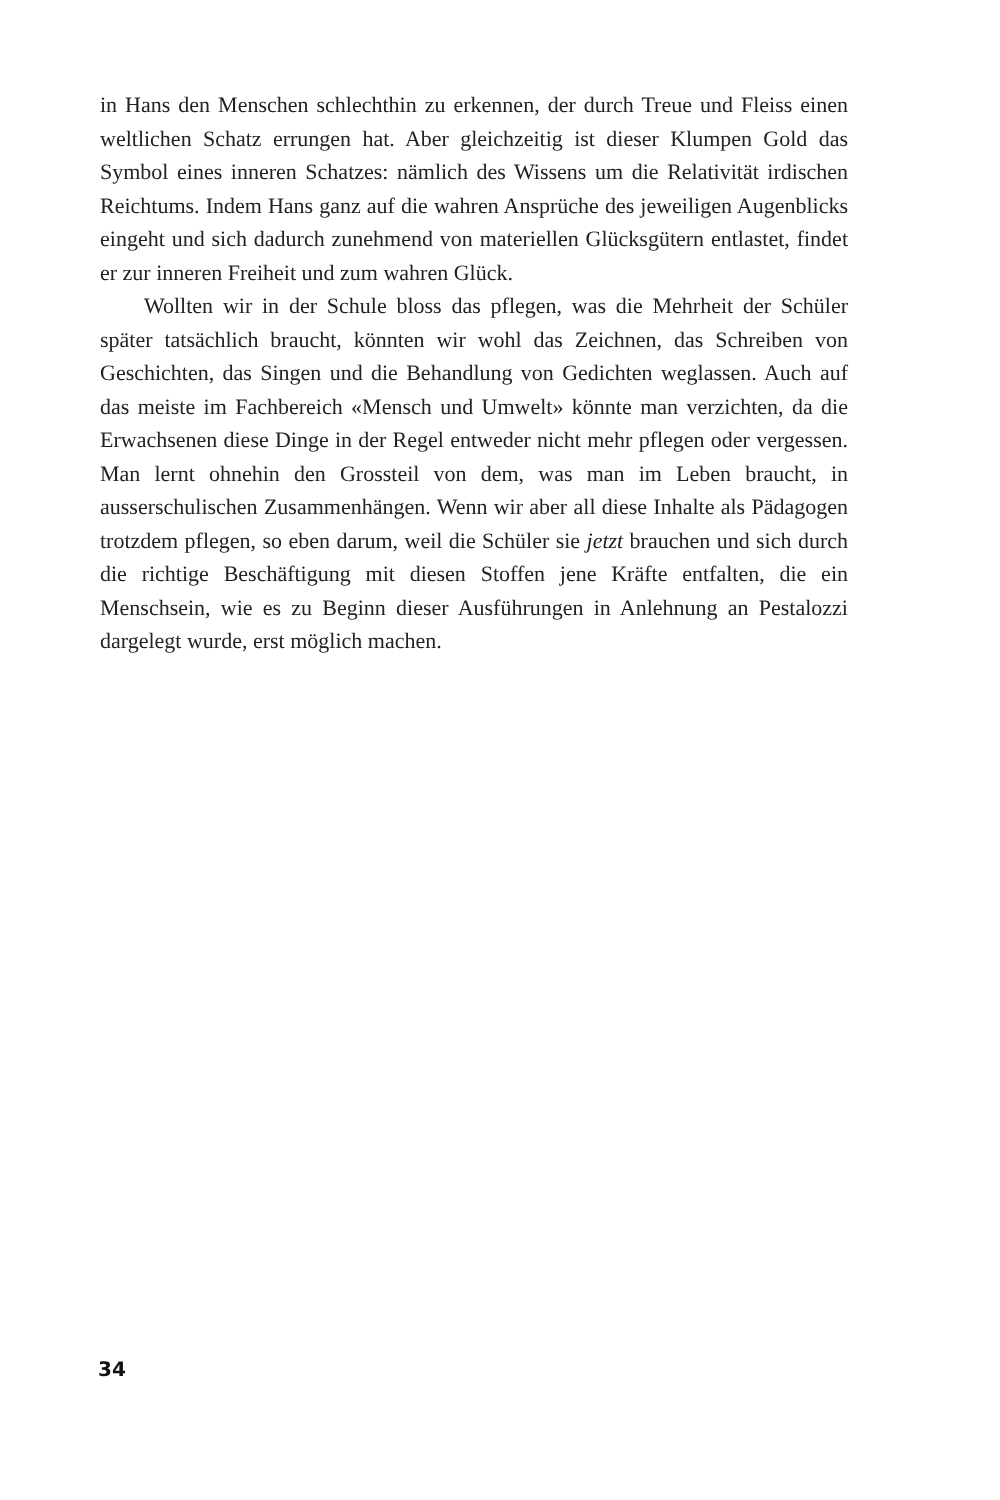in Hans den Menschen schlechthin zu erkennen, der durch Treue und Fleiss einen weltlichen Schatz errungen hat. Aber gleichzeitig ist dieser Klumpen Gold das Symbol eines inneren Schatzes: nämlich des Wissens um die Relativität irdischen Reichtums. Indem Hans ganz auf die wahren Ansprüche des jeweiligen Augenblicks eingeht und sich dadurch zunehmend von materiellen Glücksgütern entlastet, findet er zur inneren Freiheit und zum wahren Glück.
Wollten wir in der Schule bloss das pflegen, was die Mehrheit der Schüler später tatsächlich braucht, könnten wir wohl das Zeichnen, das Schreiben von Geschichten, das Singen und die Behandlung von Gedichten weglassen. Auch auf das meiste im Fachbereich «Mensch und Umwelt» könnte man verzichten, da die Erwachsenen diese Dinge in der Regel entweder nicht mehr pflegen oder vergessen. Man lernt ohnehin den Grossteil von dem, was man im Leben braucht, in ausserschulischen Zusammenhängen. Wenn wir aber all diese Inhalte als Pädagogen trotzdem pflegen, so eben darum, weil die Schüler sie jetzt brauchen und sich durch die richtige Beschäftigung mit diesen Stoffen jene Kräfte entfalten, die ein Menschsein, wie es zu Beginn dieser Ausführungen in Anlehnung an Pestalozzi dargelegt wurde, erst möglich machen.
34